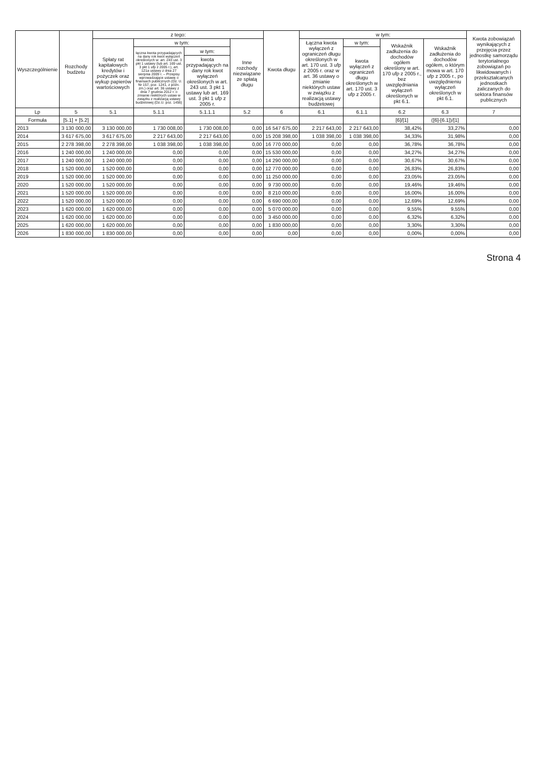| Wyszczególnienie | Rozchody budżetu | z tego: | | | | Kwota długu | w tym: | | | | Kwota zobowiązań wynikających z przejęcia przez jednostkę samorządu terytorialnego zobowiązań po likwidowanych i przekształcanych jednostkach zaliczanych do sektora finansów publicznych |
| --- | --- | --- | --- | --- | --- | --- | --- | --- | --- | --- | --- |
| | | Spłaty rat kapitałowych kredytów i pożyczek oraz wykup papierów wartościowych | w tym: | | Inne rozchody niezwiązane ze spłatą długu | | Łączna kwota wyłączeń z ograniczeń długu określonych w art. 170 ust. 3 ufp z 2005 r. oraz w art. 36 ustawy o zmianie niektórych ustaw w związku z realizacją ustawy budżetowej | w tym: | Wskaźnik zadłużenia do dochodów ogółem określony w art. 170 ufp z 2005 r., bez uwzględniania wyłączeń określonych w pkt 6.1. | Wskaźnik zadłużenia do dochodów ogółem, o którym mowa w art. 170 ufp z 2005 r., po uwzględnieniu wyłączeń określonych w pkt 6.1. | |
| | | | łączna kwota przypadających na dany rok kwot wyłączeń określonych w: art. 243 ust. 3 pkt 1 ustawy (lub art. 169 ust. 3 pkt 1 ufp z 2005 r.), art. 121a ustawy z dnia 27 sierpnia 2009 r. – Przepisy wprowadzające ustawę o finansach publicznych (Dz. U. Nr 157, poz. 1241, z późn. zm.) oraz art. 36 ustawy z dnia 7 grudnia 2012 r. o zmianie niektórych ustaw w związku z realizacją ustawy budżetowej (Dz.U. poz. 1456) | w tym: | | | | kwota wyłączeń z ograniczeń długu określonych w art. 170 ust. 3 ufp z 2005 r. | | | |
| | | | | kwota przypadających na dany rok kwot wyłączeń określonych w art. 243 ust. 3 pkt 1 ustawy lub art. 169 ust. 3 pkt 1 ufp z 2005 r. | | | | | | | |
| Lp | 5 | 5.1 | 5.1.1 | 5.1.1.1 | 5.2 | 6 | 6.1 | 6.1.1 | 6.2 | 6.3 | 7 |
| Formuła | [5.1] + [5.2] | | | | | | | | [6]/[1] | ([6]-[6.1])/[1] | |
| 2013 | 3 130 000,00 | 3 130 000,00 | 1 730 008,00 | 1 730 008,00 | 0,00 | 16 547 675,00 | 2 217 643,00 | 2 217 643,00 | 38,42% | 33,27% | 0,00 |
| 2014 | 3 617 675,00 | 3 617 675,00 | 2 217 643,00 | 2 217 643,00 | 0,00 | 15 208 398,00 | 1 038 398,00 | 1 038 398,00 | 34,33% | 31,98% | 0,00 |
| 2015 | 2 278 398,00 | 2 278 398,00 | 1 038 398,00 | 1 038 398,00 | 0,00 | 16 770 000,00 | 0,00 | 0,00 | 36,78% | 36,78% | 0,00 |
| 2016 | 1 240 000,00 | 1 240 000,00 | 0,00 | 0,00 | 0,00 | 15 530 000,00 | 0,00 | 0,00 | 34,27% | 34,27% | 0,00 |
| 2017 | 1 240 000,00 | 1 240 000,00 | 0,00 | 0,00 | 0,00 | 14 290 000,00 | 0,00 | 0,00 | 30,67% | 30,67% | 0,00 |
| 2018 | 1 520 000,00 | 1 520 000,00 | 0,00 | 0,00 | 0,00 | 12 770 000,00 | 0,00 | 0,00 | 26,83% | 26,83% | 0,00 |
| 2019 | 1 520 000,00 | 1 520 000,00 | 0,00 | 0,00 | 0,00 | 11 250 000,00 | 0,00 | 0,00 | 23,05% | 23,05% | 0,00 |
| 2020 | 1 520 000,00 | 1 520 000,00 | 0,00 | 0,00 | 0,00 | 9 730 000,00 | 0,00 | 0,00 | 19,46% | 19,46% | 0,00 |
| 2021 | 1 520 000,00 | 1 520 000,00 | 0,00 | 0,00 | 0,00 | 8 210 000,00 | 0,00 | 0,00 | 16,00% | 16,00% | 0,00 |
| 2022 | 1 520 000,00 | 1 520 000,00 | 0,00 | 0,00 | 0,00 | 6 690 000,00 | 0,00 | 0,00 | 12,69% | 12,69% | 0,00 |
| 2023 | 1 620 000,00 | 1 620 000,00 | 0,00 | 0,00 | 0,00 | 5 070 000,00 | 0,00 | 0,00 | 9,55% | 9,55% | 0,00 |
| 2024 | 1 620 000,00 | 1 620 000,00 | 0,00 | 0,00 | 0,00 | 3 450 000,00 | 0,00 | 0,00 | 6,32% | 6,32% | 0,00 |
| 2025 | 1 620 000,00 | 1 620 000,00 | 0,00 | 0,00 | 0,00 | 1 830 000,00 | 0,00 | 0,00 | 3,30% | 3,30% | 0,00 |
| 2026 | 1 830 000,00 | 1 830 000,00 | 0,00 | 0,00 | 0,00 | 0,00 | 0,00 | 0,00 | 0,00% | 0,00% | 0,00 |
Strona 4